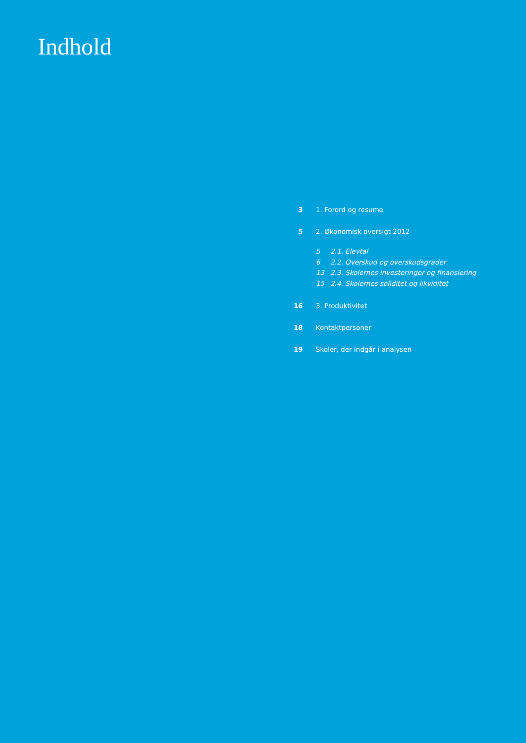Indhold
3 1. Forord og resume
5 2. Økonomisk oversigt 2012
5 2.1. Elevtal
6 2.2. Overskud og overskudsgrader
13 2.3. Skolernes investeringer og finansiering
15 2.4. Skolernes soliditet og likviditet
16 3. Produktivitet
18 Kontaktpersoner
19 Skoler, der indgår i analysen